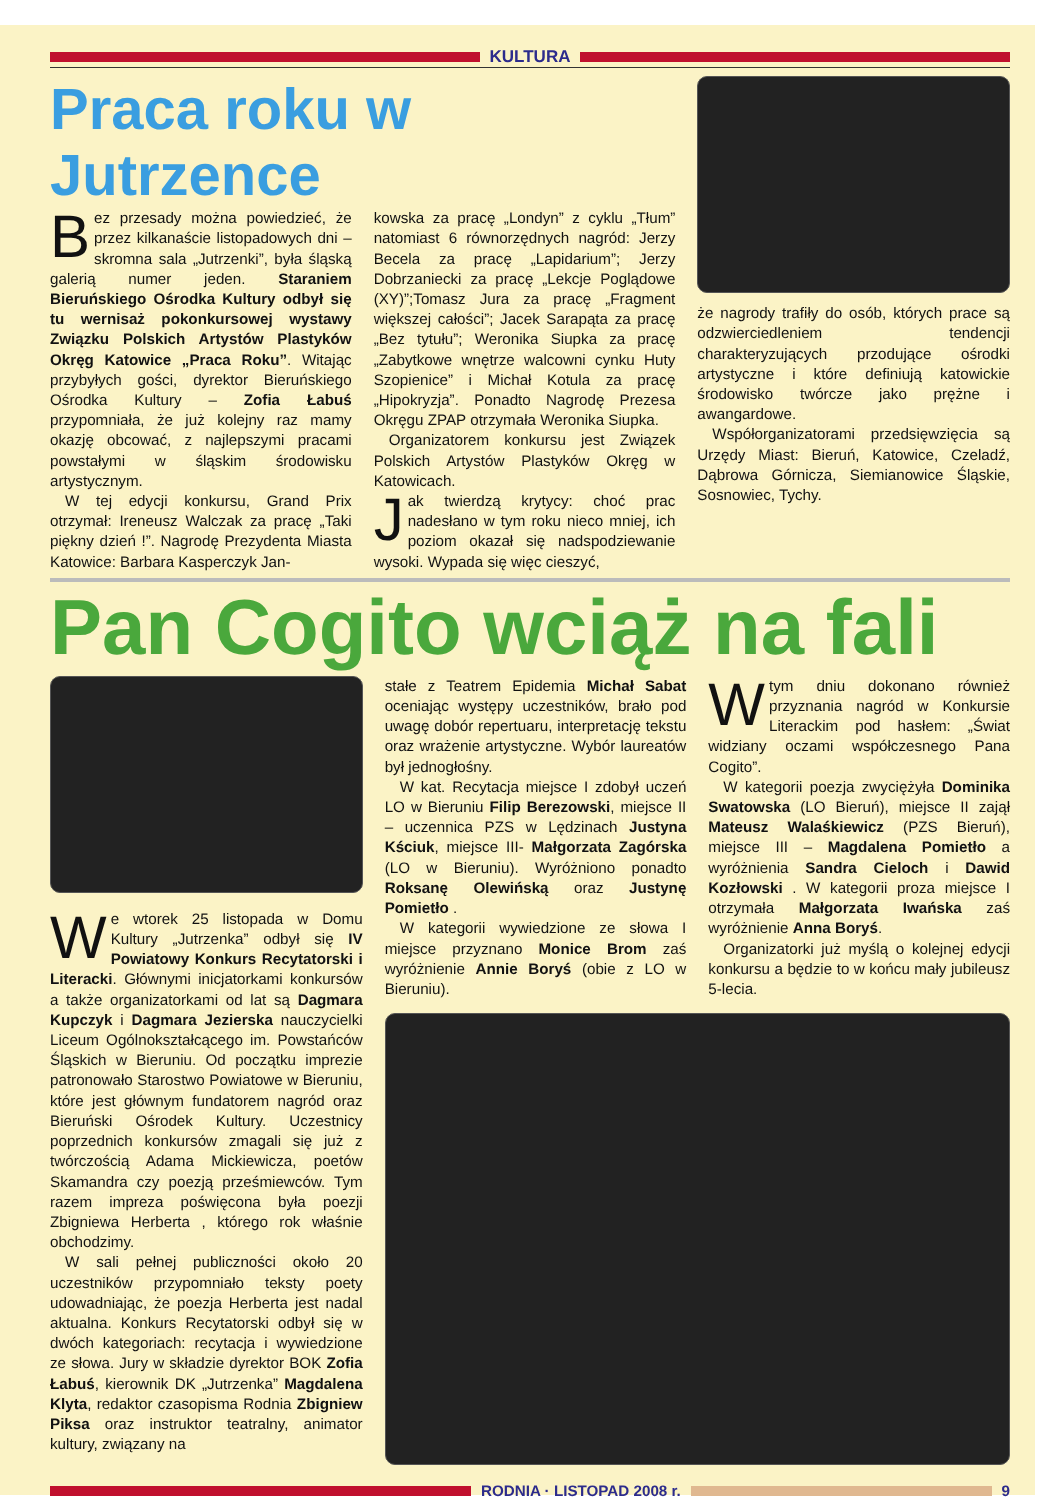KULTURA
Praca roku w Jutrzence
Bez przesady można powiedzieć, że przez kilkanaście listopadowych dni – skromna sala „Jutrzenki”, była śląską galerią numer jeden. Staraniem Bieruńskiego Ośrodka Kultury odbył się tu wernisaż pokonkursowej wystawy Związku Polskich Artystów Plastyków Okręg Katowice „Praca Roku”. Witając przybyłych gości, dyrektor Bieruńskiego Ośrodka Kultury – Zofia Łabuś przypomniała, że już kolejny raz mamy okazję obcować, z najlepszymi pracami powstałymi w śląskim środowisku artystycznym.
W tej edycji konkursu, Grand Prix otrzymał: Ireneusz Walczak za pracę „Taki piękny dzień !”. Nagrodę Prezydenta Miasta Katowice: Barbara Kasperczyk Jan-
kowska za pracę „Londyn” z cyklu „Tłum” natomiast 6 równorzędnych nagród: Jerzy Becela za pracę „Lapidarium”; Jerzy Dobrzaniecki za pracę „Lekcje Poglądowe (XY)”;Tomasz Jura za pracę „Fragment większej całości”; Jacek Sarapąta za pracę „Bez tytułu”; Weronika Siupka za pracę „Zabytkowe wnętrze walcowni cynku Huty Szopienice” i Michał Kotula za pracę „Hipokryzja”. Ponadto Nagrodę Prezesa Okręgu ZPAP otrzymała Weronika Siupka.
Organizatorem konkursu jest Związek Polskich Artystów Plastyków Okręg w Katowicach.
Jak twierdzą krytycy: choć prac nadesłano w tym roku nieco mniej, ich poziom okazał się nadspodziewanie wysoki. Wypada się więc cieszyć,
że nagrody trafiły do osób, których prace są odzwierciedleniem tendencji charakteryzujących przodujące ośrodki artystyczne i które definiują katowickie środowisko twórcze jako prężne i awangardowe.
Współorganizatorami przedsięwzięcia są Urzędy Miast: Bieruń, Katowice, Czeladź, Dąbrowa Górnicza, Siemianowice Śląskie, Sosnowiec, Tychy.
Pan Cogito wciąż na fali
We wtorek 25 listopada w Domu Kultury „Jutrzenka” odbył się IV Powiatowy Konkurs Recytatorski i Literacki. Głównymi inicjatorkami konkursów a także organizatorkami od lat są Dagmara Kupczyk i Dagmara Jezierska nauczycielki Liceum Ogólnokształcącego im. Powstańców Śląskich w Bieruniu. Od początku imprezie patronowało Starostwo Powiatowe w Bieruniu, które jest głównym fundatorem nagród oraz Bieruński Ośrodek Kultury. Uczestnicy poprzednich konkursów zmagali się już z twórczością Adama Mickiewicza, poetów Skamandra czy poezją prześmiewców. Tym razem impreza poświęcona była poezji Zbigniewa Herberta , którego rok właśnie obchodzimy.
W sali pełnej publiczności około 20 uczestników przypomniało teksty poety udowadniając, że poezja Herberta jest nadal aktualna. Konkurs Recytatorski odbył się w dwóch kategoriach: recytacja i wywiedzione ze słowa. Jury w składzie dyrektor BOK Zofia Łabuś, kierownik DK „Jutrzenka” Magdalena Klyta, redaktor czasopisma Rodnia Zbigniew Piksa oraz instruktor teatralny, animator kultury, związany na
stałe z Teatrem Epidemia Michał Sabat oceniając występy uczestników, brało pod uwagę dobór repertuaru, interpretację tekstu oraz wrażenie artystyczne. Wybór laureatów był jednogłośny.
W kat. Recytacja miejsce I zdobył uczeń LO w Bieruniu Filip Berezowski, miejsce II – uczennica PZS w Lędzinach Justyna Kściuk, miejsce III- Małgorzata Zagórska (LO w Bieruniu). Wyróżniono ponadto Roksanę Olewińską oraz Justynę Pomietło .
W kategorii wywiedzione ze słowa I miejsce przyznano Monice Brom zaś wyróżnienie Annie Boryś (obie z LO w Bieruniu).
Wtym dniu dokonano również przyznania nagród w Konkursie Literackim pod hasłem: „Świat widziany oczami współczesnego Pana Cogito”.
W kategorii poezja zwyciężyła Dominika Swatowska (LO Bieruń), miejsce II zajął Mateusz Walaśkiewicz (PZS Bieruń), miejsce III – Magdalena Pomietło a wyróżnienia Sandra Cieloch i Dawid Kozłowski . W kategorii proza miejsce I otrzymała Małgorzata Iwańska zaś wyróżnienie Anna Boryś.
Organizatorki już myślą o kolejnej edycji konkursu a będzie to w końcu mały jubileusz 5-lecia.
RODNIA · LISTOPAD 2008 r. 9